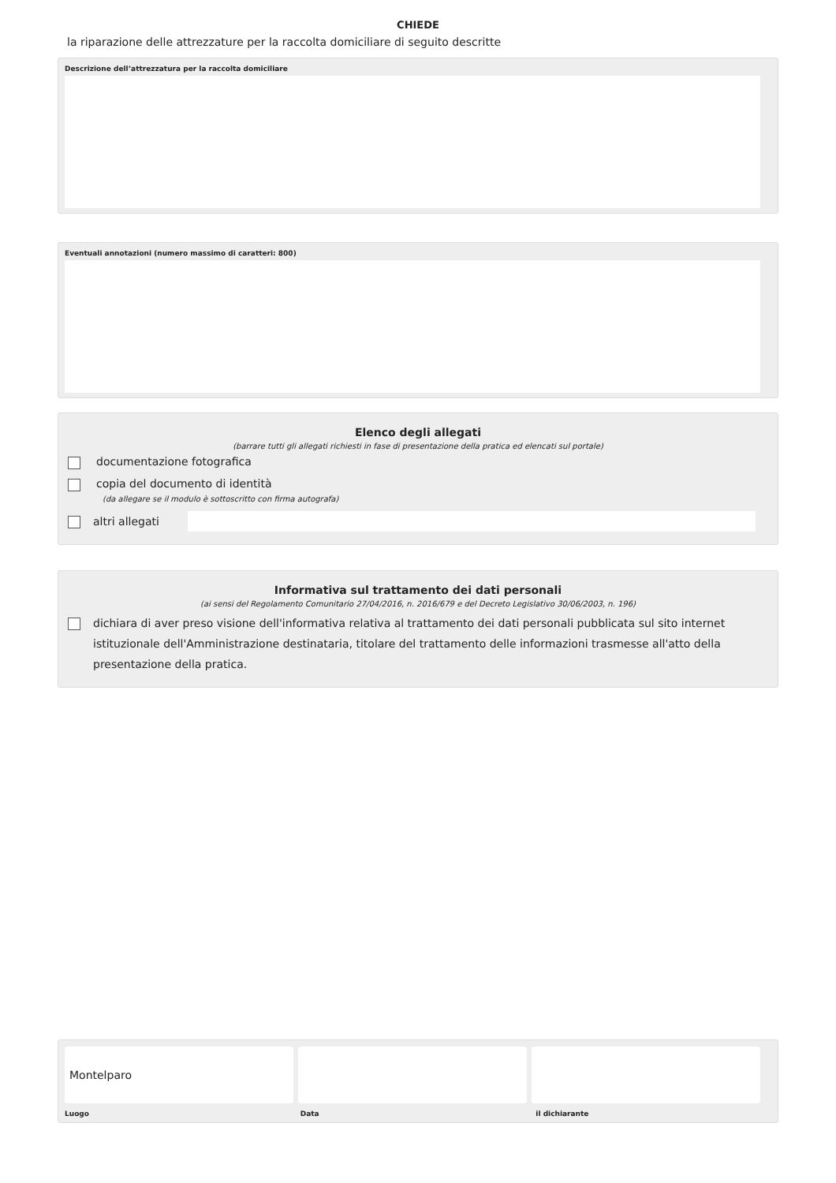CHIEDE
la riparazione delle attrezzature per la raccolta domiciliare di seguito descritte
Descrizione dell’attrezzatura per la raccolta domiciliare
Eventuali annotazioni (numero massimo di caratteri: 800)
Elenco degli allegati
(barrare tutti gli allegati richiesti in fase di presentazione della pratica ed elencati sul portale)
documentazione fotografica
copia del documento di identità
(da allegare se il modulo è sottoscritto con firma autografa)
altri allegati
Informativa sul trattamento dei dati personali
(ai sensi del Regolamento Comunitario 27/04/2016, n. 2016/679 e del Decreto Legislativo 30/06/2003, n. 196)
dichiara di aver preso visione dell'informativa relativa al trattamento dei dati personali pubblicata sul sito internet istituzionale dell'Amministrazione destinataria, titolare del trattamento delle informazioni trasmesse all'atto della presentazione della pratica.
Montelparo
Luogo Data il dichiarante